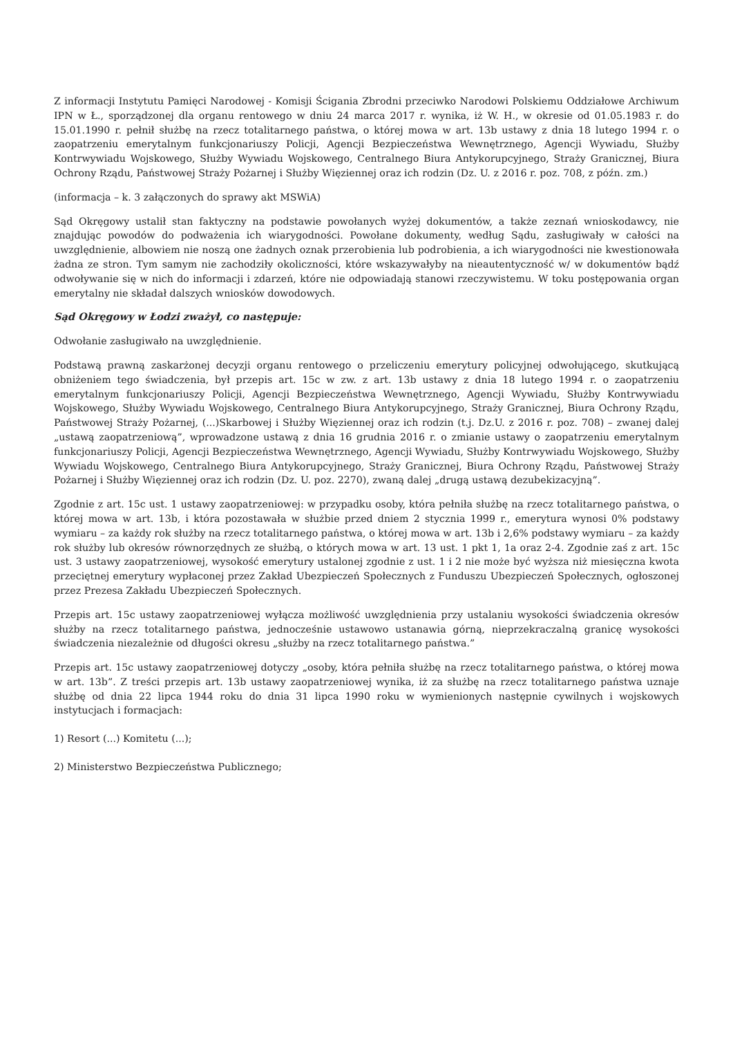Z informacji Instytutu Pamięci Narodowej - Komisji Ścigania Zbrodni przeciwko Narodowi Polskiemu Oddziałowe Archiwum IPN w Ł., sporządzonej dla organu rentowego w dniu 24 marca 2017 r. wynika, iż W. H., w okresie od 01.05.1983 r. do 15.01.1990 r. pełnił służbę na rzecz totalitarnego państwa, o której mowa w art. 13b ustawy z dnia 18 lutego 1994 r. o zaopatrzeniu emerytalnym funkcjonariuszy Policji, Agencji Bezpieczeństwa Wewnętrznego, Agencji Wywiadu, Służby Kontrwywiadu Wojskowego, Służby Wywiadu Wojskowego, Centralnego Biura Antykorupcyjnego, Straży Granicznej, Biura Ochrony Rządu, Państwowej Straży Pożarnej i Służby Więziennej oraz ich rodzin (Dz. U. z 2016 r. poz. 708, z późn. zm.)
(informacja – k. 3 załączonych do sprawy akt MSWiA)
Sąd Okręgowy ustalił stan faktyczny na podstawie powołanych wyżej dokumentów, a także zeznań wnioskodawcy, nie znajdując powodów do podważenia ich wiarygodności. Powołane dokumenty, według Sądu, zasługiwały w całości na uwzględnienie, albowiem nie noszą one żadnych oznak przerobienia lub podrobienia, a ich wiarygodności nie kwestionowała żadna ze stron. Tym samym nie zachodziły okoliczności, które wskazywałyby na nieautentyczność w/ w dokumentów bądź odwoływanie się w nich do informacji i zdarzeń, które nie odpowiadają stanowi rzeczywistemu. W toku postępowania organ emerytalny nie składał dalszych wniosków dowodowych.
Sąd Okręgowy w Łodzi zważył, co następuje:
Odwołanie zasługiwało na uwzględnienie.
Podstawą prawną zaskarżonej decyzji organu rentowego o przeliczeniu emerytury policyjnej odwołującego, skutkującą obniżeniem tego świadczenia, był przepis art. 15c w zw. z art. 13b ustawy z dnia 18 lutego 1994 r. o zaopatrzeniu emerytalnym funkcjonariuszy Policji, Agencji Bezpieczeństwa Wewnętrznego, Agencji Wywiadu, Służby Kontrwywiadu Wojskowego, Służby Wywiadu Wojskowego, Centralnego Biura Antykorupcyjnego, Straży Granicznej, Biura Ochrony Rządu, Państwowej Straży Pożarnej, (...)Skarbowej i Służby Więziennej oraz ich rodzin (t.j. Dz.U. z 2016 r. poz. 708) – zwanej dalej „ustawą zaopatrzeniową”, wprowadzone ustawą z dnia 16 grudnia 2016 r. o zmianie ustawy o zaopatrzeniu emerytalnym funkcjonariuszy Policji, Agencji Bezpieczeństwa Wewnętrznego, Agencji Wywiadu, Służby Kontrwywiadu Wojskowego, Służby Wywiadu Wojskowego, Centralnego Biura Antykorupcyjnego, Straży Granicznej, Biura Ochrony Rządu, Państwowej Straży Pożarnej i Służby Więziennej oraz ich rodzin (Dz. U. poz. 2270), zwaną dalej „drugą ustawą dezubekizacyjną”.
Zgodnie z art. 15c ust. 1 ustawy zaopatrzeniowej: w przypadku osoby, która pełniła służbę na rzecz totalitarnego państwa, o której mowa w art. 13b, i która pozostawała w służbie przed dniem 2 stycznia 1999 r., emerytura wynosi 0% podstawy wymiaru – za każdy rok służby na rzecz totalitarnego państwa, o której mowa w art. 13b i 2,6% podstawy wymiaru – za każdy rok służby lub okresów równorzędnych ze służbą, o których mowa w art. 13 ust. 1 pkt 1, 1a oraz 2-4. Zgodnie zaś z art. 15c ust. 3 ustawy zaopatrzeniowej, wysokość emerytury ustalonej zgodnie z ust. 1 i 2 nie może być wyższa niż miesięczna kwota przeciętnej emerytury wypłaconej przez Zakład Ubezpieczeń Społecznych z Funduszu Ubezpieczeń Społecznych, ogłoszonej przez Prezesa Zakładu Ubezpieczeń Społecznych.
Przepis art. 15c ustawy zaopatrzeniowej wyłącza możliwość uwzględnienia przy ustalaniu wysokości świadczenia okresów służby na rzecz totalitarnego państwa, jednocześnie ustawowo ustanawia górną, nieprzekraczalną granicę wysokości świadczenia niezależnie od długości okresu „służby na rzecz totalitarnego państwa.”
Przepis art. 15c ustawy zaopatrzeniowej dotyczy „osoby, która pełniła służbę na rzecz totalitarnego państwa, o której mowa w art. 13b”. Z treści przepis art. 13b ustawy zaopatrzeniowej wynika, iż za służbę na rzecz totalitarnego państwa uznaje służbę od dnia 22 lipca 1944 roku do dnia 31 lipca 1990 roku w wymienionych następnie cywilnych i wojskowych instytucjach i formacjach:
1) Resort (...) Komitetu (...);
2) Ministerstwo Bezpieczeństwa Publicznego;